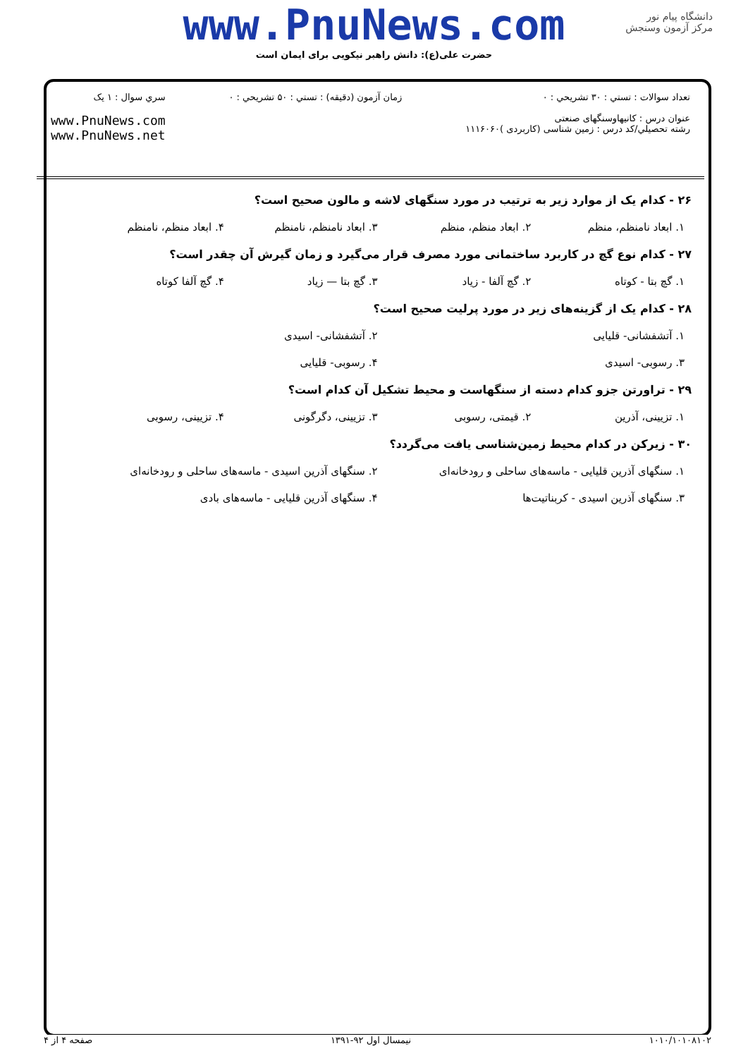www.PnuNews.com
حضرت علی(ع): دانش راهبر نیکویی برای ایمان است
دانشگاه پیام نور
مرکز آزمون وسنجش
تعداد سوالات : تستي : ۳۰ تشريحي : ۰
عنوان درس : کانیهاوسنگهای صنعتی
رشته تحصيلي/کد درس : زمین شناسی (کاربردی )۱۱۱۶۰۶۰
زمان آزمون (دقيقه) : تستي : ۵۰ تشريحي : ۰
سري سوال : ۱ يک
www.PnuNews.com
www.PnuNews.net
۲۶ - کدام یک از موارد زیر به ترتیب در مورد سنگهای لاشه و مالون صحیح است؟
۱. ابعاد نامنظم، منظم ۲. ابعاد منظم، منظم ۳. ابعاد نامنظم، نامنظم ۴. ابعاد منظم، نامنظم
۲۷ - کدام نوع گچ در کاربرد ساختمانی مورد مصرف قرار می‌گیرد و زمان گیرش آن چقدر است؟
۱. گچ بتا - کوتاه ۲. گچ آلفا - زیاد ۳. گچ بتا — زیاد ۴. گچ آلفا کوتاه
۲۸ - کدام یک از گزینه‌های زیر در مورد پرلیت صحیح است؟
۱. آتشفشانی- قلیایی ۲. آتشفشانی- اسیدی
۳. رسوبی- اسیدی ۴. رسوبی- قلیایی
۲۹ - تراورتن جزو کدام دسته از سنگهاست و محیط تشکیل آن کدام است؟
۱. تزیینی، آذرین ۲. قیمتی، رسوبی ۳. تزیینی، دگرگونی ۴. تزیینی، رسوبی
۳۰ - زیرکن در کدام محیط زمین‌شناسی یافت می‌گردد؟
۱. سنگهای آذرین قلیایی - ماسه‌های ساحلی و رودخانه‌ای ۲. سنگهای آذرین اسیدی - ماسه‌های ساحلی و رودخانه‌ای
۳. سنگهای آذرین اسیدی - کربناتیت‌ها ۴. سنگهای آذرین قلیایی - ماسه‌های بادی
۱۰۱۰/۱۰۱۰۸۱۰۲ نیمسال اول ۹۲-۱۳۹۱ صفحه ۴ از ۴